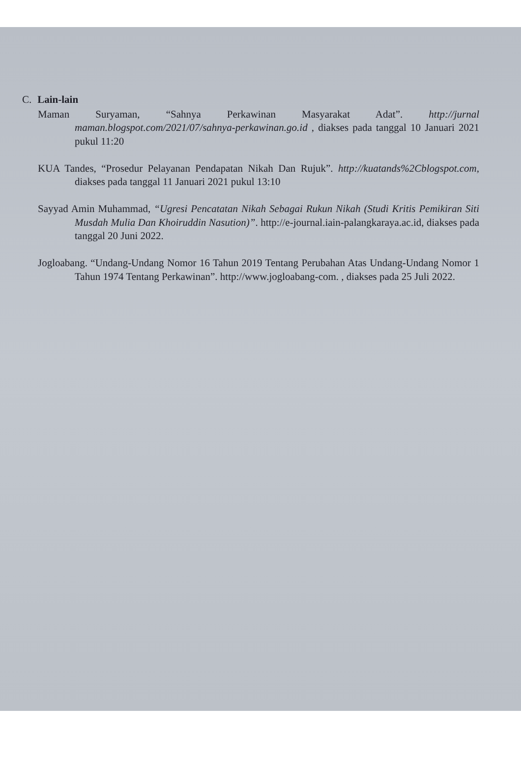C. Lain-lain
Maman Suryaman, “Sahnya Perkawinan Masyarakat Adat”. http://jurnal maman.blogspot.com/2021/07/sahnya-perkawinan.go.id , diakses pada tanggal 10 Januari 2021 pukul 11:20
KUA Tandes, “Prosedur Pelayanan Pendapatan Nikah Dan Rujuk”. http://kuatands%2Cblogspot.com, diakses pada tanggal 11 Januari 2021 pukul 13:10
Sayyad Amin Muhammad, “Ugresi Pencatatan Nikah Sebagai Rukun Nikah (Studi Kritis Pemikiran Siti Musdah Mulia Dan Khoiruddin Nasution)”. http://e-journal.iain-palangkaraya.ac.id, diakses pada tanggal 20 Juni 2022.
Jogloabang. “Undang-Undang Nomor 16 Tahun 2019 Tentang Perubahan Atas Undang-Undang Nomor 1 Tahun 1974 Tentang Perkawinan”. http://www.jogloabang-com. , diakses pada 25 Juli 2022.